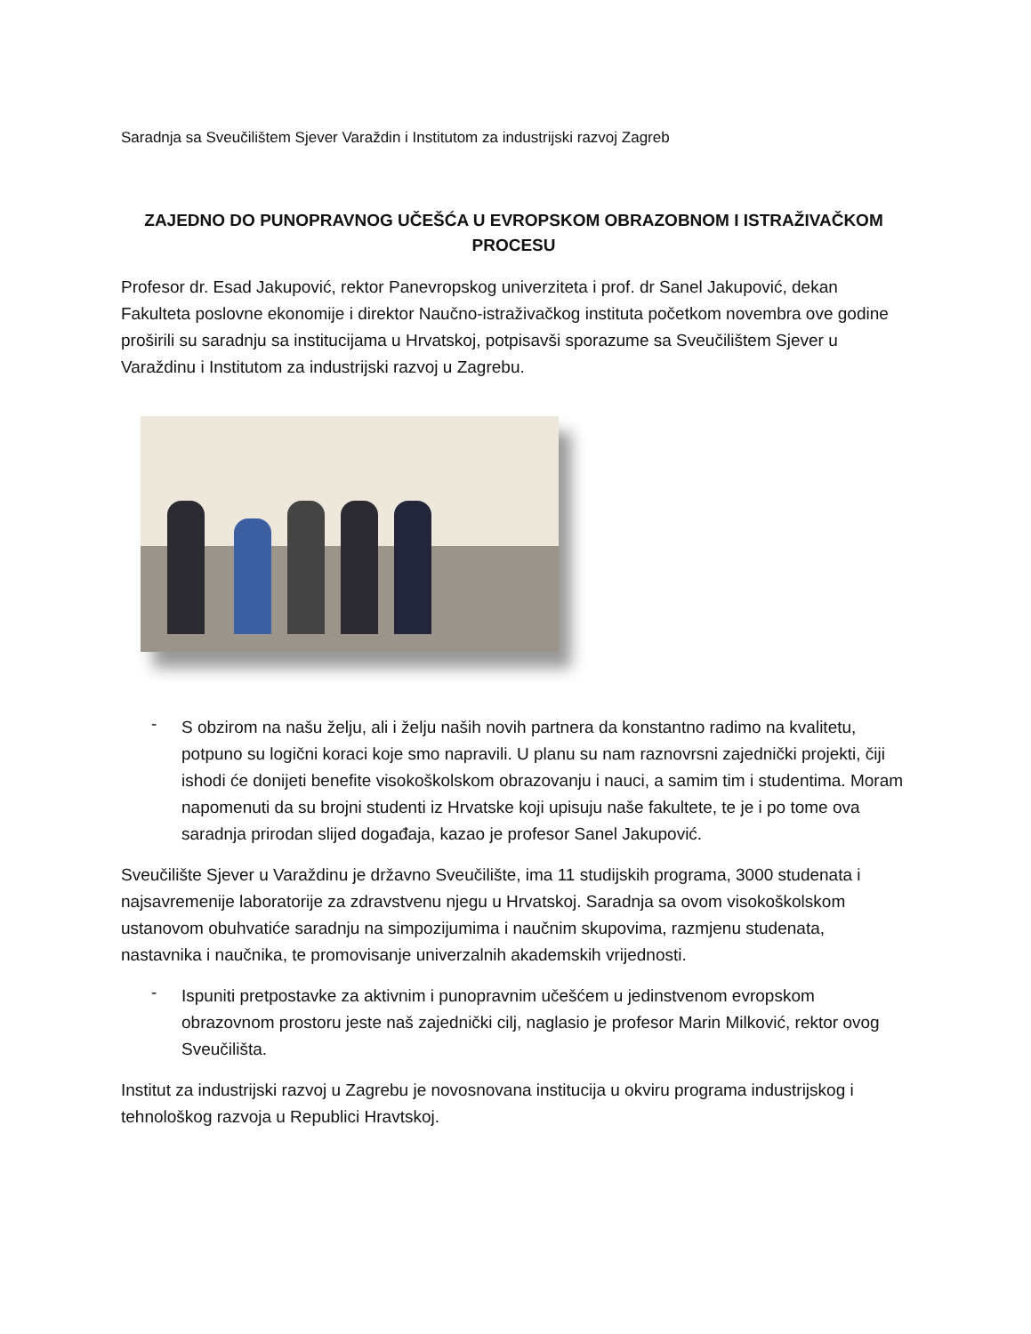Saradnja sa Sveučilištem Sjever Varaždin i Institutom za industrijski razvoj Zagreb
ZAJEDNO DO PUNOPRAVNOG UČEŠĆA U EVROPSKOM OBRAZOBNOM I ISTRAŽIVAČKOM PROCESU
Profesor dr. Esad Jakupović, rektor Panevropskog univerziteta i prof. dr Sanel Jakupović, dekan Fakulteta poslovne ekonomije i direktor Naučno-istraživačkog instituta početkom novembra ove godine proširili su saradnju sa institucijama u Hrvatskoj, potpisavši sporazume sa Sveučilištem Sjever u Varaždinu i Institutom za industrijski razvoj u Zagrebu.
-
S obzirom na našu želju, ali i želju naših novih partnera da konstantno radimo na kvalitetu, potpuno su logični koraci koje smo napravili. U planu su nam raznovrsni zajednički projekti, čiji ishodi će donijeti benefite visokoškolskom obrazovanju i nauci, a samim tim i studentima. Moram napomenuti da su brojni studenti iz Hrvatske koji upisuju naše fakultete, te je i po tome ova saradnja prirodan slijed događaja, kazao je profesor Sanel Jakupović.
Sveučilište Sjever u Varaždinu je državno Sveučilište, ima 11 studijskih programa, 3000 studenata i najsavremenije laboratorije za zdravstvenu njegu u Hrvatskoj. Saradnja sa ovom visokoškolskom ustanovom obuhvatiće saradnju na simpozijumima i naučnim skupovima, razmjenu studenata, nastavnika i naučnika, te promovisanje univerzalnih akademskih vrijednosti.
-
Ispuniti pretpostavke za aktivnim i punopravnim učešćem u jedinstvenom evropskom obrazovnom prostoru jeste naš zajednički cilj, naglasio je profesor Marin Milković, rektor ovog Sveučilišta.
Institut za industrijski razvoj u Zagrebu je novosnovana institucija u okviru programa industrijskog i tehnološkog razvoja u Republici Hravtskoj.